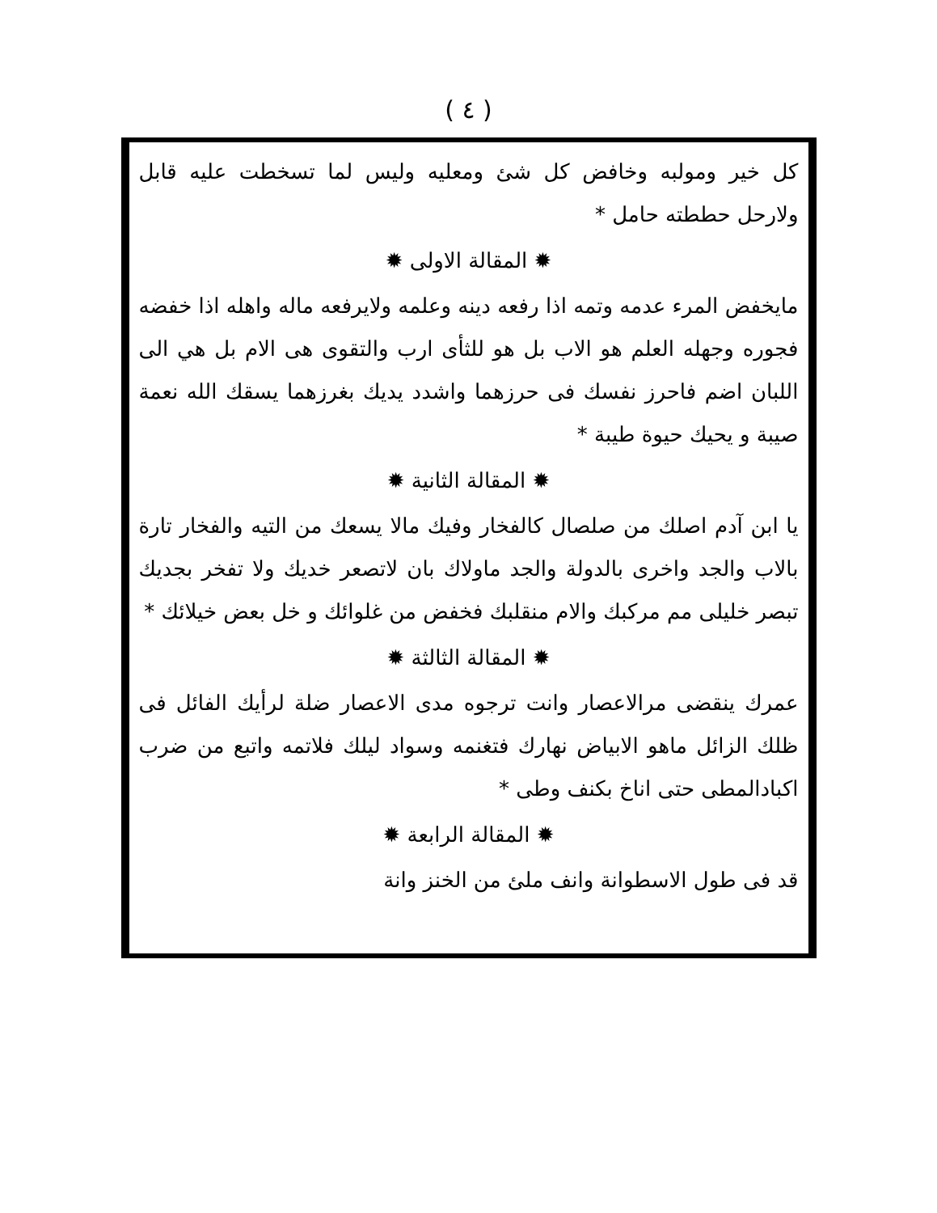( ٤ )
كل خير ومولبه وخافض كل شئ ومعليه وليس لما تسخطت عليه قابل ولارحل حططته حامل *
✹ المقالة الاولى ✹
مايخفض المرء عدمه وتمه اذا رفعه دينه وعلمه ولايرفعه ماله واهله اذا خفضه فجوره وجهله العلم هو الاب بل هو للثأى ارب والتقوى هى الام بل هي الى اللبان اضم فاحرز نفسك فى حرزهما واشدد يديك بغرزهما يسقك الله نعمة صيبة و يحيك حيوة طيبة *
✹ المقالة الثانية ✹
يا ابن آدم اصلك من صلصال كالفخار وفيك مالا يسعك من التيه والفخار تارة بالاب والجد واخرى بالدولة والجد ماولاك بان لاتصعر خديك ولا تفخر بجديك تبصر خليلى مم مركبك والام منقلبك فخفض من غلوائك و خل بعض خيلائك *
✹ المقالة الثالثة ✹
عمرك ينقضى مرالاعصار وانت ترجوه مدى الاعصار ضلة لرأيك الفائل فى ظلك الزائل ماهو الابياض نهارك فتغنمه وسواد ليلك فلاتمه واتبع من ضرب اكبادالمطى حتى اناخ بكنف وطى *
✹ المقالة الرابعة ✹
قد فى طول الاسطوانة وانف ملئ من الخنز وانة